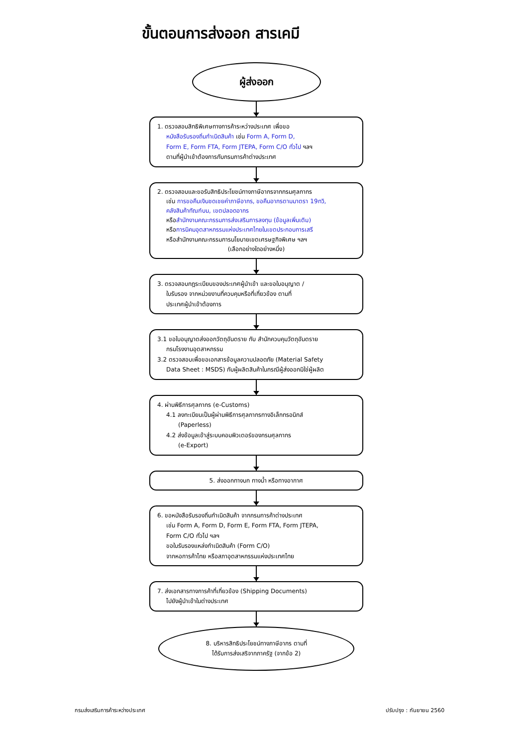ขั้นตอนการส่งออก สารเคมี
ผู้ส่งออก
1. ตรวจสอบสิทธิพิเศษทางการค้าระหว่างประเทศ เพื่อขอ
หนังสือรับรองถิ่นกำเนิดสินค้า เช่น Form A, Form D,
Form E, Form FTA, Form JTEPA, Form C/O ทั่วไป ฯลฯ
ตามที่ผู้นำเข้าต้องการกับกรมการค้าต่างประเทศ
2. ตรวจสอบและขอรับสิทธิประโยชน์ทางภาษีอากรจากกรมศุลกากร
เช่น การขอคืนเงินชดเชยค่าภาษีอากร, ขอคืนอากรตามมาตรา 19ทวิ,
คลังสินค้าทัณฑ์บน, เขตปลอดอากร
หรือสำนักงานคณะกรรมการส่งเสริมการลงทุน (ข้อมูลเพิ่มเติม)
หรือการนิคมอุตสาหกรรมแห่งประเทศไทยในเขตประกอบการเสรี
หรือสำนักงานคณะกรรมการนโยบายเขตเศรษฐกิจพิเศษ ฯลฯ
(เลือกอย่างใดอย่างหนึ่ง)
3. ตรวจสอบกฎระเบียบของประเทศผู้นำเข้า และขอใบอนุญาต /
ใบรับรอง จากหน่วยงานที่ควบคุมหรือที่เกี่ยวข้อง ตามที่
ประเทศผู้นำเข้าต้องการ
3.1 ขอใบอนุญาตส่งออกวัตถุอันตราย กับ สำนักควบคุมวัตถุอันตราย
กรมโรงงานอุตสาหกรรม
3.2 ตรวจสอบเพื่อขอเอกสารข้อมูลความปลอดภัย (Material Safety
Data Sheet : MSDS) กับผู้ผลิตสินค้าในกรณีผู้ส่งออกมิใช่ผู้ผลิต
4. ผ่านพิธีการศุลกากร (e-Customs)
4.1 ลงทะเบียนเป็นผู้ผ่านพิธีการศุลกากรทางอิเล็กทรอนิกส์
(Paperless)
4.2 ส่งข้อมูลเข้าสู่ระบบคอมพิวเตอร์ของกรมศุลกากร
(e-Export)
5. ส่งออกทางบก ทางน้ำ หรือทางอากาศ
6. ขอหนังสือรับรองถิ่นกำเนิดสินค้า จากกรมการค้าต่างประเทศ
เช่น Form A, Form D, Form E, Form FTA, Form JTEPA,
Form C/O ทั่วไป ฯลฯ
ขอใบรับรองแหล่งกำเนิดสินค้า (Form C/O)
จากหอการค้าไทย หรือสภาอุตสาหกรรมแห่งประเทศไทย
7. ส่งเอกสารทางการค้าที่เกี่ยวข้อง (Shipping Documents)
ไปยังผู้นำเข้าในต่างประเทศ
8. บริหารสิทธิประโยชน์ทางภาษีอากร ตามที่
ได้รับการส่งเสริจากภาครัฐ (จากข้อ 2)
กรมส่งเสริมการค้าระหว่างประเทศ ปรับปรุง : กันยายน 2560